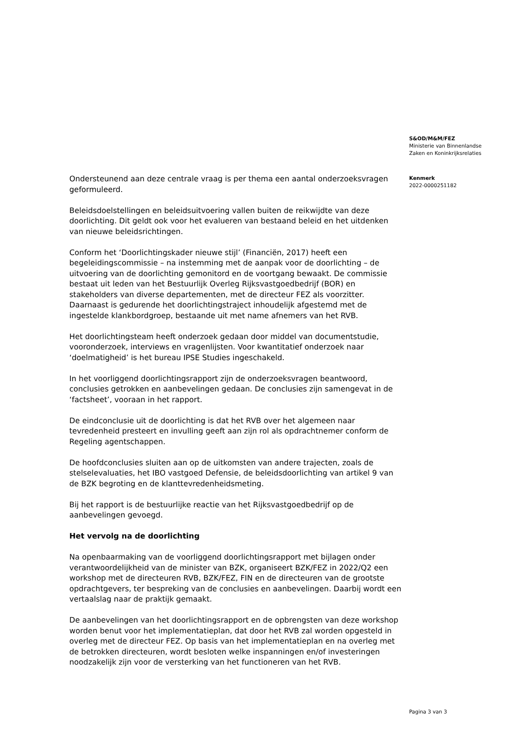S&OD/M&M/FEZ
Ministerie van Binnenlandse
Zaken en Koninkrijksrelaties
Kenmerk
2022-0000251182
Ondersteunend aan deze centrale vraag is per thema een aantal onderzoeksvragen geformuleerd.
Beleidsdoelstellingen en beleidsuitvoering vallen buiten de reikwijdte van deze doorlichting. Dit geldt ook voor het evalueren van bestaand beleid en het uitdenken van nieuwe beleidsrichtingen.
Conform het ‘Doorlichtingskader nieuwe stijl’ (Financiën, 2017) heeft een begeleidingscommissie – na instemming met de aanpak voor de doorlichting – de uitvoering van de doorlichting gemonitord en de voortgang bewaakt. De commissie bestaat uit leden van het Bestuurlijk Overleg Rijksvastgoedbedrijf (BOR) en stakeholders van diverse departementen, met de directeur FEZ als voorzitter. Daarnaast is gedurende het doorlichtingstraject inhoudelijk afgestemd met de ingestelde klankbordgroep, bestaande uit met name afnemers van het RVB.
Het doorlichtingsteam heeft onderzoek gedaan door middel van documentstudie, vooronderzoek, interviews en vragenlijsten. Voor kwantitatief onderzoek naar ‘doelmatigheid’ is het bureau IPSE Studies ingeschakeld.
In het voorliggend doorlichtingsrapport zijn de onderzoeksvragen beantwoord, conclusies getrokken en aanbevelingen gedaan. De conclusies zijn samengevat in de ‘factsheet’, vooraan in het rapport.
De eindconclusie uit de doorlichting is dat het RVB over het algemeen naar tevredenheid presteert en invulling geeft aan zijn rol als opdrachtnemer conform de Regeling agentschappen.
De hoofdconclusies sluiten aan op de uitkomsten van andere trajecten, zoals de stelselevaluaties, het IBO vastgoed Defensie, de beleidsdoorlichting van artikel 9 van de BZK begroting en de klanttevredenheidsmeting.
Bij het rapport is de bestuurlijke reactie van het Rijksvastgoedbedrijf op de aanbevelingen gevoegd.
Het vervolg na de doorlichting
Na openbaarmaking van de voorliggend doorlichtingsrapport met bijlagen onder verantwoordelijkheid van de minister van BZK, organiseert BZK/FEZ in 2022/Q2 een workshop met de directeuren RVB, BZK/FEZ, FIN en de directeuren van de grootste opdrachtgevers, ter bespreking van de conclusies en aanbevelingen. Daarbij wordt een vertaalslag naar de praktijk gemaakt.
De aanbevelingen van het doorlichtingsrapport en de opbrengsten van deze workshop worden benut voor het implementatieplan, dat door het RVB zal worden opgesteld in overleg met de directeur FEZ. Op basis van het implementatieplan en na overleg met de betrokken directeuren, wordt besloten welke inspanningen en/of investeringen noodzakelijk zijn voor de versterking van het functioneren van het RVB.
Pagina 3 van 3